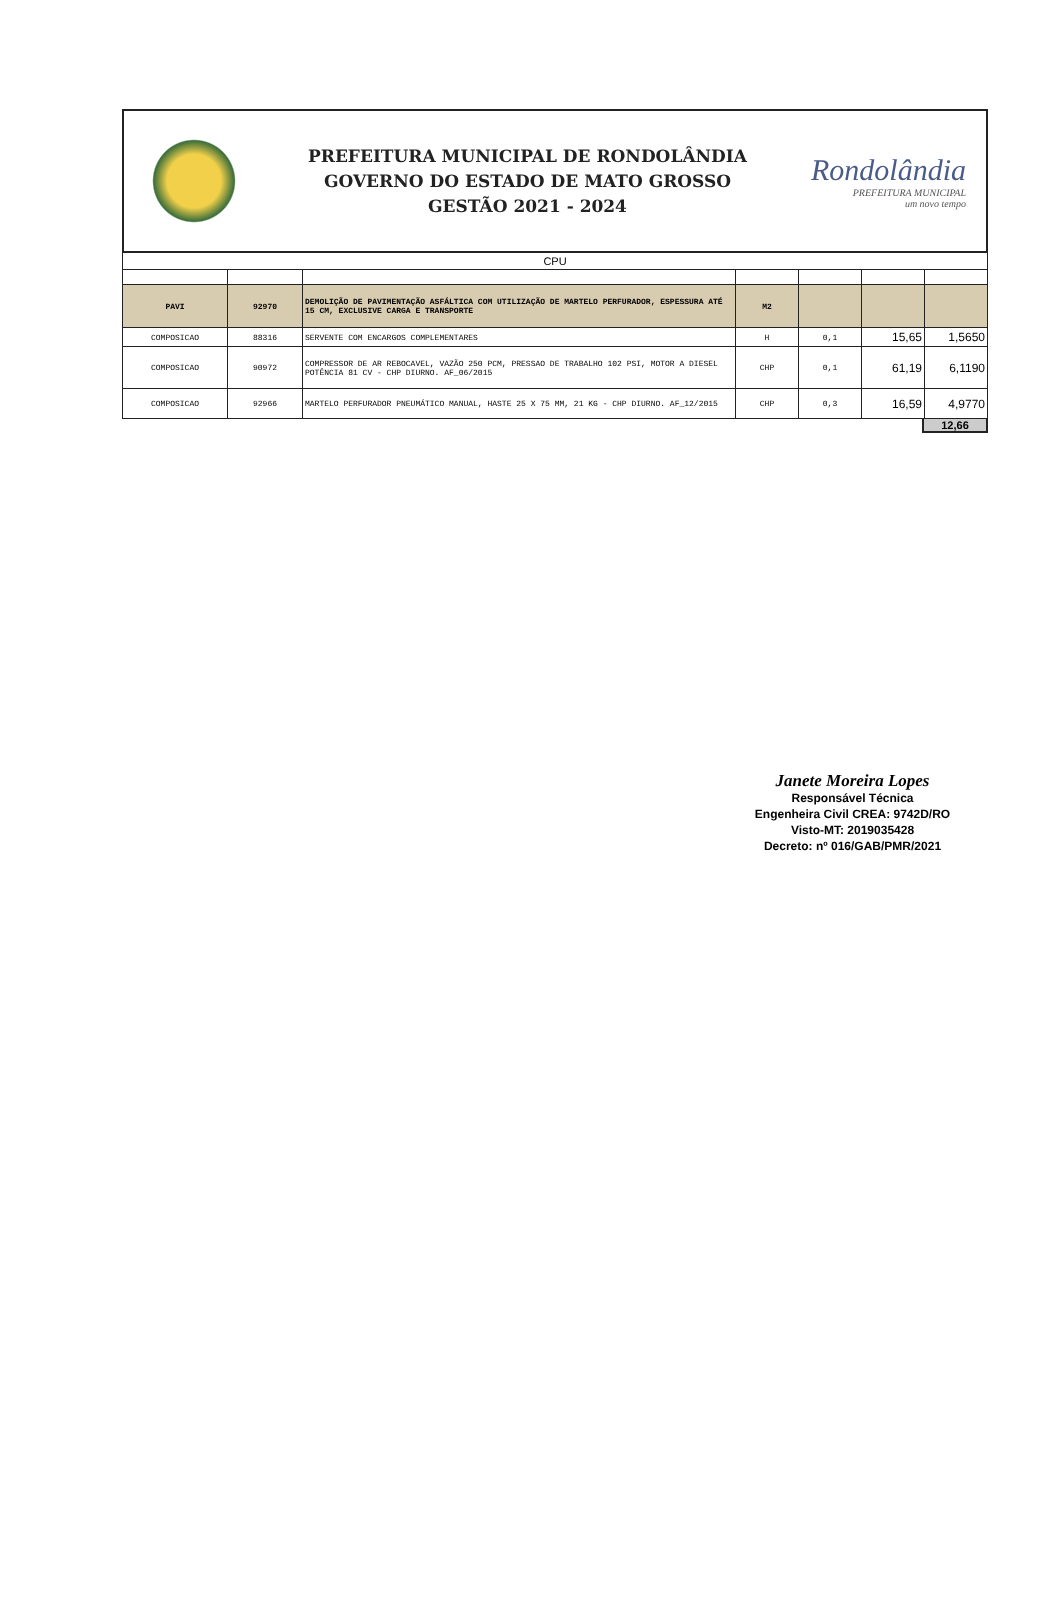PREFEITURA MUNICIPAL DE RONDOLÂNDIA
GOVERNO DO ESTADO DE MATO GROSSO
GESTÃO 2021 - 2024
Rondolândia
PREFEITURA MUNICIPAL
um novo tempo
| CPU | | | | | | |
| PAVI | 92970 | DEMOLIÇÃO DE PAVIMENTAÇÃO ASFÁLTICA COM UTILIZAÇÃO DE MARTELO PERFURADOR, ESPESSURA ATÉ 15 CM, EXCLUSIVE CARGA E TRANSPORTE | M2 | | | |
| COMPOSICAO | 88316 | SERVENTE COM ENCARGOS COMPLEMENTARES | H | 0,1 | 15,65 | 1,5650 |
| COMPOSICAO | 90972 | COMPRESSOR DE AR REBOCAVEL, VAZÃO 250 PCM, PRESSAO DE TRABALHO 102 PSI, MOTOR A DIESEL POTÊNCIA 81 CV - CHP DIURNO. AF_06/2015 | CHP | 0,1 | 61,19 | 6,1190 |
| COMPOSICAO | 92966 | MARTELO PERFURADOR PNEUMÁTICO MANUAL, HASTE 25 X 75 MM, 21 KG - CHP DIURNO. AF_12/2015 | CHP | 0,3 | 16,59 | 4,9770 |
12,66
Janete Moreira Lopes
Responsável Técnica
Engenheira Civil CREA: 9742D/RO
Visto-MT: 2019035428
Decreto: nº 016/GAB/PMR/2021